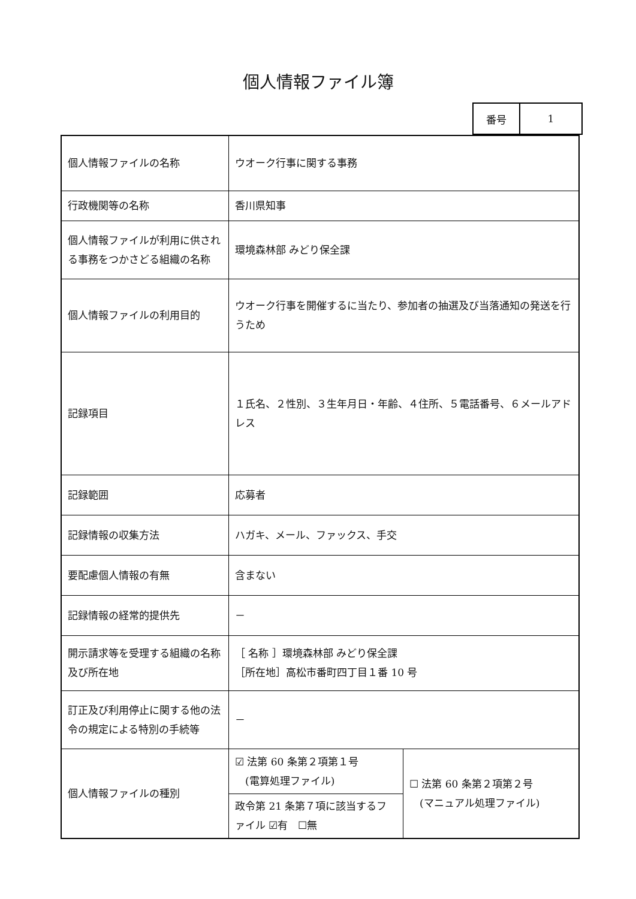個人情報ファイル簿
| 番号 | 1 |
| 個人情報ファイルの名称 | ウオーク行事に関する事務 | |
| 行政機関等の名称 | 香川県知事 | |
| 個人情報ファイルが利用に供される事務をつかさどる組織の名称 | 環境森林部 みどり保全課 | |
| 個人情報ファイルの利用目的 | ウオーク行事を開催するに当たり、参加者の抽選及び当落通知の発送を行うため | |
| 記録項目 | １氏名、２性別、３生年月日・年齢、４住所、５電話番号、６メールアドレス | |
| 記録範囲 | 応募者 | |
| 記録情報の収集方法 | ハガキ、メール、ファックス、手交 | |
| 要配慮個人情報の有無 | 含まない | |
| 記録情報の経常的提供先 | － | |
| 開示請求等を受理する組織の名称及び所在地 | ［ 名称 ］環境森林部 みどり保全課 ［所在地］高松市番町四丁目１番 10 号 | |
| 訂正及び利用停止に関する他の法令の規定による特別の手続等 | － | |
| 個人情報ファイルの種別 | ☑ 法第 60 条第２項第１号 (電算処理ファイル) | ☐ 法第 60 条第２項第２号 (マニュアル処理ファイル) |
| | 政令第 21 条第７項に該当するファイル ☑有 ☐無 | |